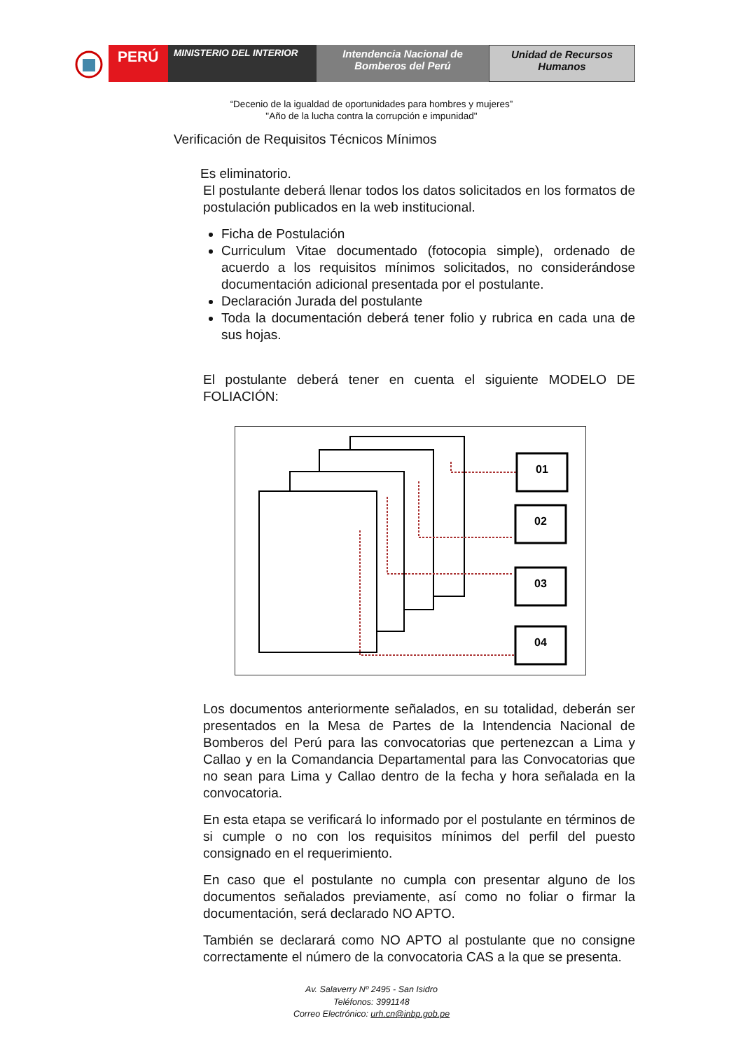PERÚ
MINISTERIO DEL INTERIOR Intendencia Nacional de
Bomberos del Perú
Unidad de Recursos
Humanos
“Decenio de la igualdad de oportunidades para hombres y mujeres”
"Año de la lucha contra la corrupción e impunidad"
Verificación de Requisitos Técnicos Mínimos
Es eliminatorio.
El postulante deberá llenar todos los datos solicitados en los formatos de postulación publicados en la web institucional.
Ficha de Postulación
Curriculum Vitae documentado (fotocopia simple), ordenado de acuerdo a los requisitos mínimos solicitados, no considerándose documentación adicional presentada por el postulante.
Declaración Jurada del postulante
Toda la documentación deberá tener folio y rubrica en cada una de sus hojas.
El postulante deberá tener en cuenta el siguiente MODELO DE FOLIACIÓN:
01
02
03
04
Los documentos anteriormente señalados, en su totalidad, deberán ser presentados en la Mesa de Partes de la Intendencia Nacional de Bomberos del Perú para las convocatorias que pertenezcan a Lima y Callao y en la Comandancia Departamental para las Convocatorias que no sean para Lima y Callao dentro de la fecha y hora señalada en la convocatoria.
En esta etapa se verificará lo informado por el postulante en términos de si cumple o no con los requisitos mínimos del perfil del puesto consignado en el requerimiento.
En caso que el postulante no cumpla con presentar alguno de los documentos señalados previamente, así como no foliar o firmar la documentación, será declarado NO APTO.
También se declarará como NO APTO al postulante que no consigne correctamente el número de la convocatoria CAS a la que se presenta.
Av. Salaverry Nº 2495 - San Isidro
Teléfonos: 3991148
Correo Electrónico: urh.cn@inbp.gob.pe